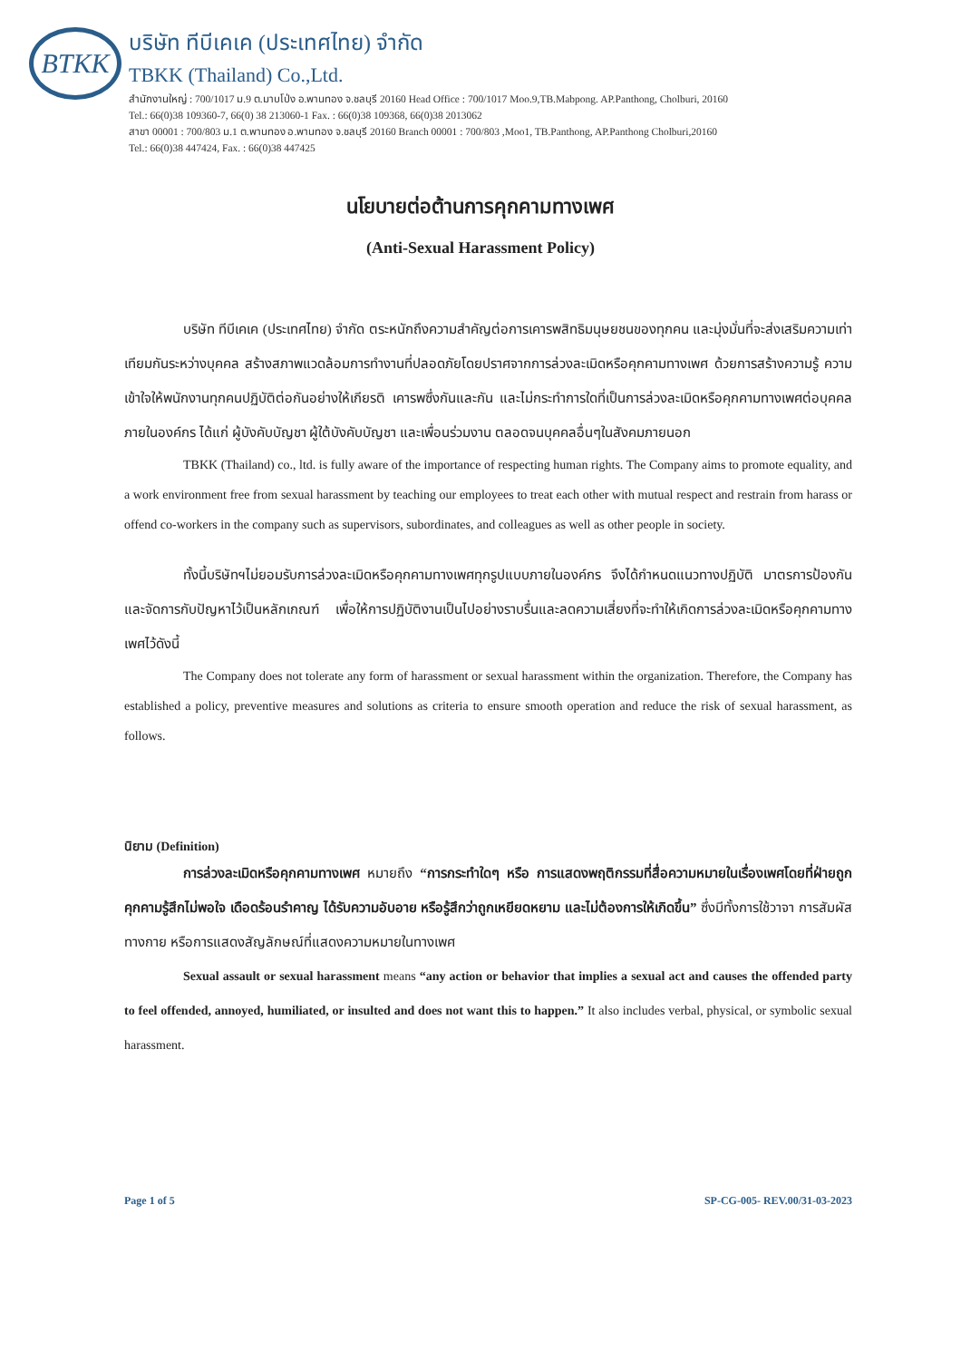BTKK
บริษัท ทีบีเคเค (ประเทศไทย) จำกัด
TBKK (Thailand) Co.,Ltd.
สำนักงานใหญ่ : 700/1017 ม.9 ต.มาบโป่ง อ.พานทอง จ.ชลบุรี 20160 Head Office : 700/1017 Moo.9,TB.Mabpong. AP.Panthong, Cholburi, 20160
Tel.: 66(0)38 109360-7, 66(0) 38 213060-1 Fax. : 66(0)38 109368, 66(0)38 2013062
สาขา 00001 : 700/803 ม.1 ต.พานทอง อ.พานทอง จ.ชลบุรี 20160 Branch 00001 : 700/803 ,Moo1, TB.Panthong, AP.Panthong Cholburi,20160
Tel.: 66(0)38 447424, Fax. : 66(0)38 447425
นโยบายต่อต้านการคุกคามทางเพศ
(Anti-Sexual Harassment Policy)
บริษัท ทีบีเคเค (ประเทศไทย) จำกัด ตระหนักถึงความสำคัญต่อการเคารพสิทธิมนุษยชนของทุกคน และมุ่งมั่นที่จะส่งเสริมความเท่าเทียมกันระหว่างบุคคล สร้างสภาพแวดล้อมการทำงานที่ปลอดภัยโดยปราศจากการล่วงละเมิดหรือคุกคามทางเพศ ด้วยการสร้างความรู้ ความเข้าใจให้พนักงานทุกคนปฏิบัติต่อกันอย่างให้เกียรติ เคารพซึ่งกันและกัน และไม่กระทำการใดที่เป็นการล่วงละเมิดหรือคุกคามทางเพศต่อบุคคลภายในองค์กร ได้แก่ ผู้บังคับบัญชา ผู้ใต้บังคับบัญชา และเพื่อนร่วมงาน ตลอดจนบุคคลอื่นๆในสังคมภายนอก
TBKK (Thailand) co., ltd. is fully aware of the importance of respecting human rights. The Company aims to promote equality, and a work environment free from sexual harassment by teaching our employees to treat each other with mutual respect and restrain from harass or offend co-workers in the company such as supervisors, subordinates, and colleagues as well as other people in society.
ทั้งนี้บริษัทฯไม่ยอมรับการล่วงละเมิดหรือคุกคามทางเพศทุกรูปแบบภายในองค์กร จึงได้กำหนดแนวทางปฏิบัติ มาตรการป้องกันและจัดการกับปัญหาไว้เป็นหลักเกณฑ์ เพื่อให้การปฏิบัติงานเป็นไปอย่างราบรื่นและลดความเสี่ยงที่จะทำให้เกิดการล่วงละเมิดหรือคุกคามทางเพศไว้ดังนี้
The Company does not tolerate any form of harassment or sexual harassment within the organization. Therefore, the Company has established a policy, preventive measures and solutions as criteria to ensure smooth operation and reduce the risk of sexual harassment, as follows.
นิยาม (Definition)
การล่วงละเมิดหรือคุกคามทางเพศ หมายถึง “การกระทำใดๆ หรือ การแสดงพฤติกรรมที่สื่อความหมายในเรื่องเพศโดยที่ฝ่ายถูกคุกคามรู้สึกไม่พอใจ เดือดร้อนรำคาญ ได้รับความอับอาย หรือรู้สึกว่าถูกเหยียดหยาม และไม่ต้องการให้เกิดขึ้น” ซึ่งมีทั้งการใช้วาจา การสัมผัสทางกาย หรือการแสดงสัญลักษณ์ที่แสดงความหมายในทางเพศ
Sexual assault or sexual harassment means “any action or behavior that implies a sexual act and causes the offended party to feel offended, annoyed, humiliated, or insulted and does not want this to happen.” It also includes verbal, physical, or symbolic sexual harassment.
Page 1 of 5 SP-CG-005- REV.00/31-03-2023